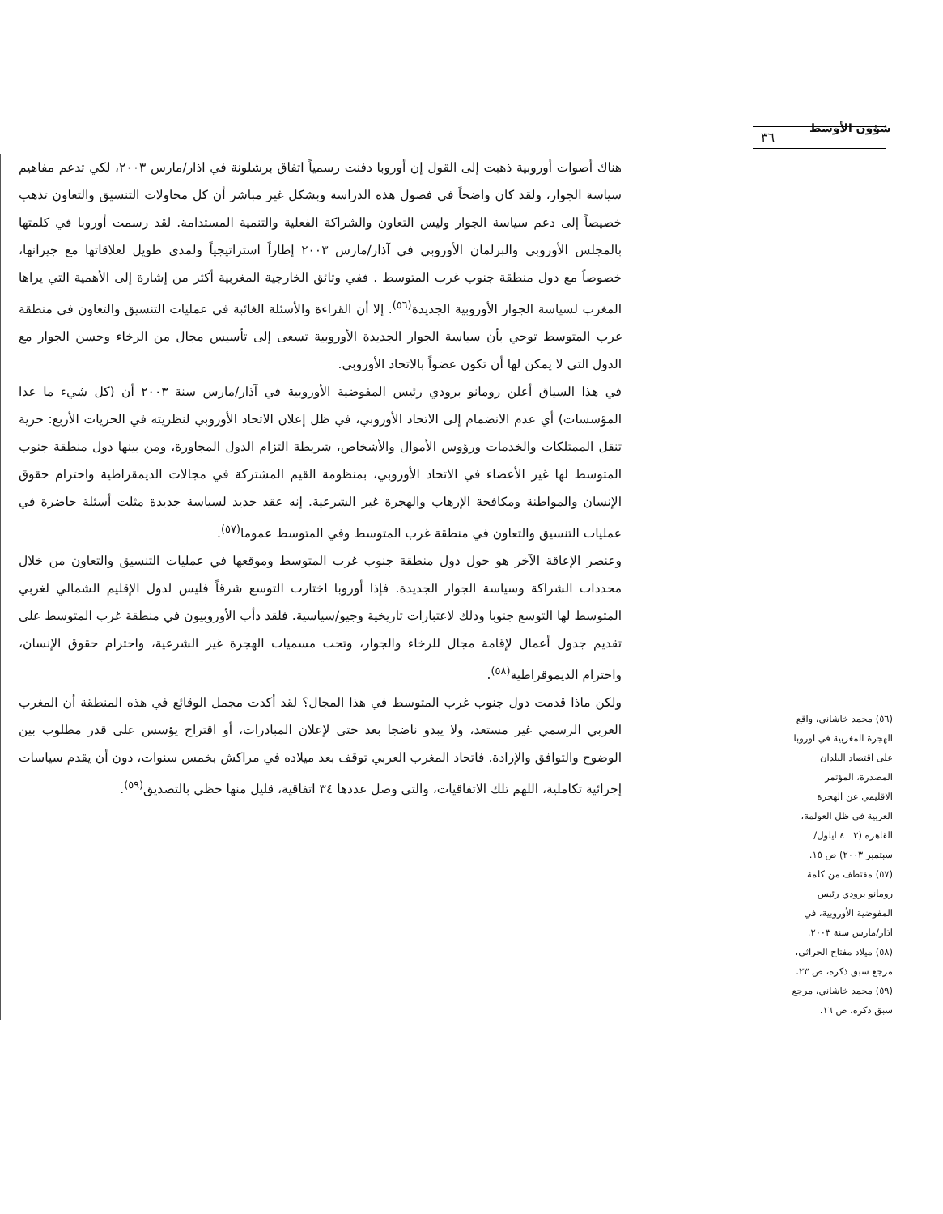٣٦
شؤون الأوسط
هناك أصوات أوروبية ذهبت إلى القول إن أوروبا دفنت رسمياً اتفاق برشلونة في اذار/مارس ٢٠٠٣، لكي تدعم مفاهيم سياسة الجوار، ولقد كان واضحاً في فصول هذه الدراسة وبشكل غير مباشر أن كل محاولات التنسيق والتعاون تذهب خصيصاً إلى دعم سياسة الجوار وليس التعاون والشراكة الفعلية والتنمية المستدامة. لقد رسمت أوروبا في كلمتها بالمجلس الأوروبي والبرلمان الأوروبي في آذار/مارس ٢٠٠٣ إطاراً استراتيجياً ولمدى طويل لعلاقاتها مع جيرانها، خصوصاً مع دول منطقة جنوب غرب المتوسط . ففي وثائق الخارجية المغربية أكثر من إشارة إلى الأهمية التي يراها المغرب لسياسة الجوار الأوروبية الجديدة<sup>(٥٦)</sup>. إلا أن القراءة والأسئلة الغائبة في عمليات التنسيق والتعاون في منطقة غرب المتوسط توحي بأن سياسة الجوار الجديدة الأوروبية تسعى إلى تأسيس مجال من الرخاء وحسن الجوار مع الدول التي لا يمكن لها أن تكون عضواً بالاتحاد الأوروبي.
في هذا السياق أعلن رومانو برودي رئيس المفوضية الأوروبية في آذار/مارس سنة ٢٠٠٣ أن (كل شيء ما عدا المؤسسات) أي عدم الانضمام إلى الاتحاد الأوروبي، في ظل إعلان الاتحاد الأوروبي لنظريته في الحريات الأربع: حرية تنقل الممتلكات والخدمات ورؤوس الأموال والأشخاص، شريطة التزام الدول المجاورة، ومن بينها دول منطقة جنوب المتوسط لها غير الأعضاء في الاتحاد الأوروبي، بمنظومة القيم المشتركة في مجالات الديمقراطية واحترام حقوق الإنسان والمواطنة ومكافحة الإرهاب والهجرة غير الشرعية. إنه عقد جديد لسياسة جديدة مثلت أسئلة حاضرة في عمليات التنسيق والتعاون في منطقة غرب المتوسط وفي المتوسط عموما<sup>(٥٧)</sup>.
وعنصر الإعاقة الآخر هو حول دول منطقة جنوب غرب المتوسط وموقعها في عمليات التنسيق والتعاون من خلال محددات الشراكة وسياسة الجوار الجديدة. فإذا أوروبا اختارت التوسع شرقاً فليس لدول الإقليم الشمالي لغربي المتوسط لها التوسع جنوبا وذلك لاعتبارات تاريخية وجيو/سياسية. فلقد دأب الأوروبيون في منطقة غرب المتوسط على تقديم جدول أعمال لإقامة مجال للرخاء والجوار، وتحت مسميات الهجرة غير الشرعية، واحترام حقوق الإنسان، واحترام الديموقراطية<sup>(٥٨)</sup>.
ولكن ماذا قدمت دول جنوب غرب المتوسط في هذا المجال؟ لقد أكدت مجمل الوقائع في هذه المنطقة أن المغرب العربي الرسمي غير مستعد، ولا يبدو ناضجا بعد حتى لإعلان المبادرات، أو اقتراح يؤسس على قدر مطلوب بين الوضوح والتوافق والإرادة. فاتحاد المغرب العربي توقف بعد ميلاده في مراكش بخمس سنوات، دون أن يقدم سياسات إجرائية تكاملية، اللهم تلك الاتفاقيات، والتي وصل عددها ٣٤ اتفاقية، قليل منها حظي بالتصديق<sup>(٥٩)</sup>.
(٥٦) محمد خاشاني، واقع الهجرة المغربية في اوروبا على اقتصاد البلدان المصدرة، المؤتمر الاقليمي عن الهجرة العربية في ظل العولمة، القاهرة (٢ ـ ٤ ايلول/سبتمبر ٢٠٠٣) ص ١٥.
(٥٧) مقتطف من كلمة رومانو برودي رئيس المفوضية الأوروبية، في اذار/مارس سنة ٢٠٠٣.
(٥٨) ميلاد مفتاح الحراثي، مرجع سبق ذكره، ص ٢٣.
(٥٩) محمد خاشاني، مرجع سبق ذكره، ص ١٦.